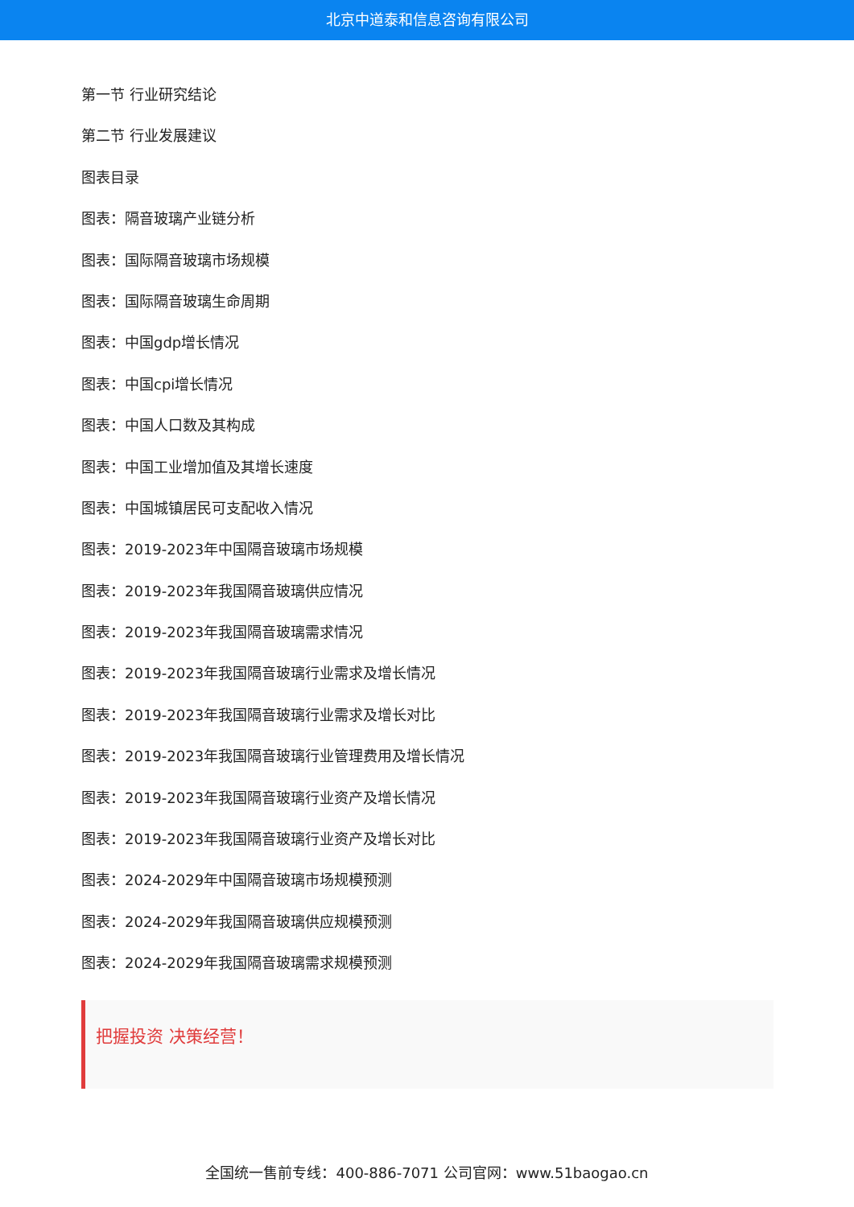北京中道泰和信息咨询有限公司
第一节 行业研究结论
第二节 行业发展建议
图表目录
图表：隔音玻璃产业链分析
图表：国际隔音玻璃市场规模
图表：国际隔音玻璃生命周期
图表：中国gdp增长情况
图表：中国cpi增长情况
图表：中国人口数及其构成
图表：中国工业增加值及其增长速度
图表：中国城镇居民可支配收入情况
图表：2019-2023年中国隔音玻璃市场规模
图表：2019-2023年我国隔音玻璃供应情况
图表：2019-2023年我国隔音玻璃需求情况
图表：2019-2023年我国隔音玻璃行业需求及增长情况
图表：2019-2023年我国隔音玻璃行业需求及增长对比
图表：2019-2023年我国隔音玻璃行业管理费用及增长情况
图表：2019-2023年我国隔音玻璃行业资产及增长情况
图表：2019-2023年我国隔音玻璃行业资产及增长对比
图表：2024-2029年中国隔音玻璃市场规模预测
图表：2024-2029年我国隔音玻璃供应规模预测
图表：2024-2029年我国隔音玻璃需求规模预测
把握投资 决策经营！
全国统一售前专线：400-886-7071 公司官网：www.51baogao.cn